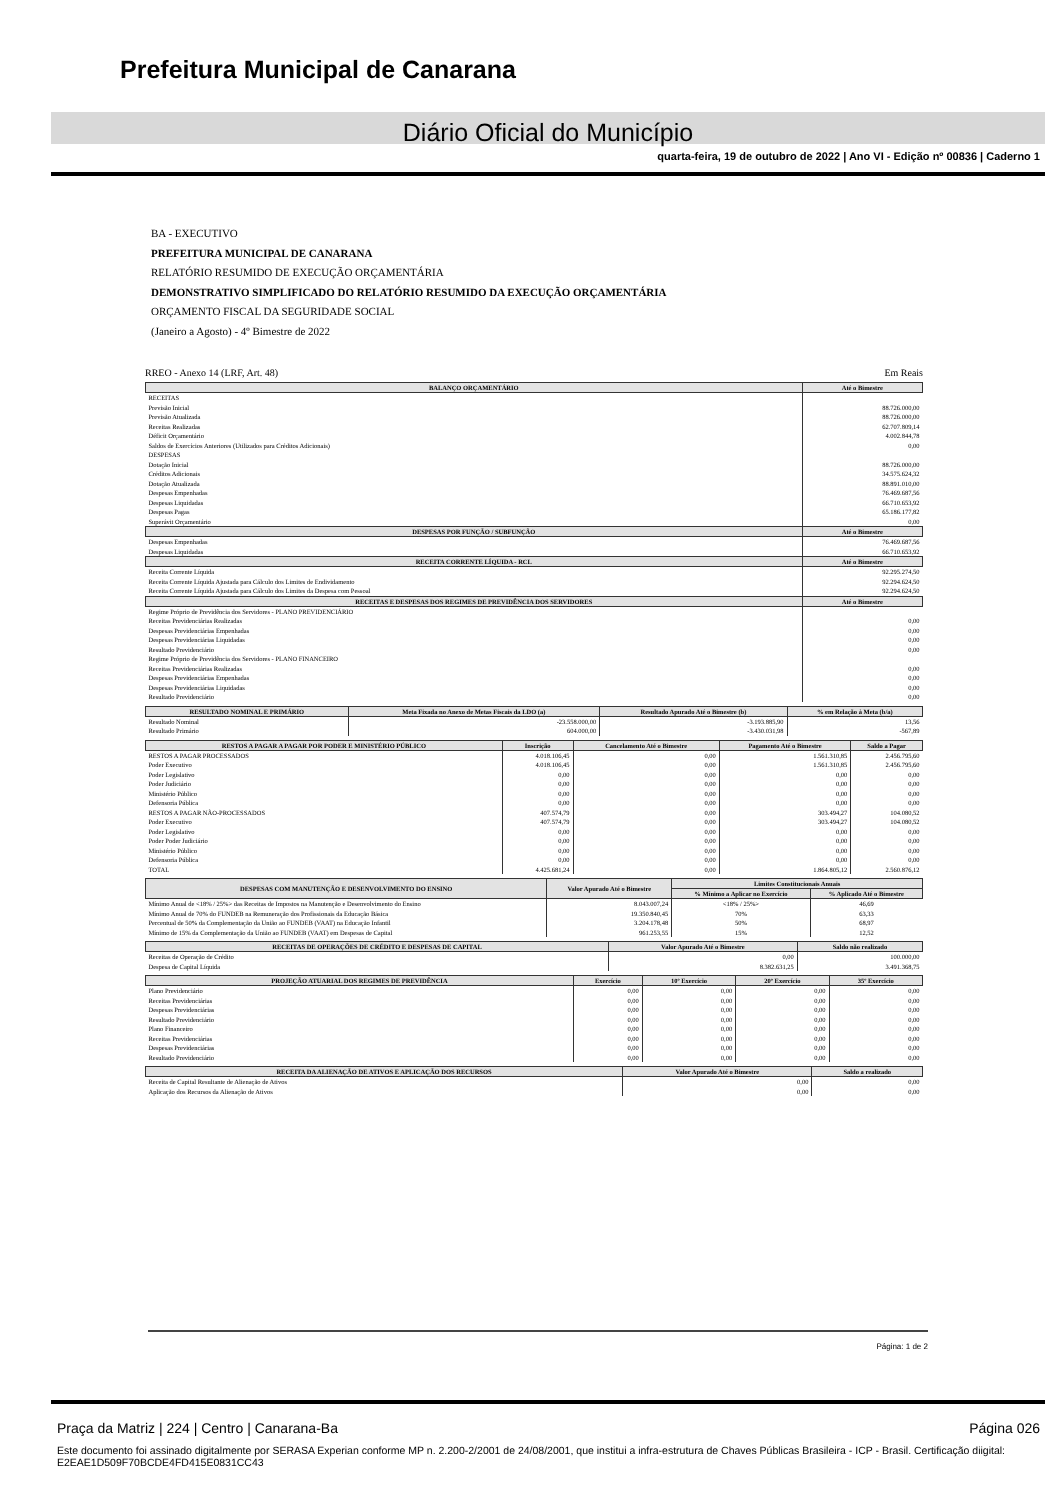Prefeitura Municipal de Canarana
Diário Oficial do Município
quarta-feira, 19 de outubro de 2022 | Ano VI - Edição nº 00836 | Caderno 1
BA - EXECUTIVO
PREFEITURA MUNICIPAL DE CANARANA
RELATÓRIO RESUMIDO DE EXECUÇÃO ORÇAMENTÁRIA
DEMONSTRATIVO SIMPLIFICADO DO RELATÓRIO RESUMIDO DA EXECUÇÃO ORÇAMENTÁRIA
ORÇAMENTO FISCAL DA SEGURIDADE SOCIAL
(Janeiro a Agosto) - 4º Bimestre de 2022
RREO - Anexo 14 (LRF, Art. 48) Em Reais
| BALANÇO ORÇAMENTÁRIO | Até o Bimestre |
| --- | --- |
| RECEITAS | |
| Previsão Inicial | 88.726.000,00 |
| Previsão Atualizada | 88.726.000,00 |
| Receitas Realizadas | 62.707.809,14 |
| Déficit Orçamentário | 4.002.844,78 |
| Saldos de Exercícios Anteriores (Utilizados para Créditos Adicionais) | 0,00 |
| DESPESAS | |
| Dotação Inicial | 88.726.000,00 |
| Créditos Adicionais | 34.575.624,32 |
| Dotação Atualizada | 88.891.010,00 |
| Despesas Empenhadas | 76.469.687,56 |
| Despesas Liquidadas | 66.710.653,92 |
| Despesas Pagas | 65.186.177,82 |
| Superávit Orçamentário | 0,00 |
| DESPESAS POR FUNÇÃO / SUBFUNÇÃO | Até o Bimestre |
| Despesas Empenhadas | 76.469.687,56 |
| Despesas Liquidadas | 66.710.653,92 |
| RECEITA CORRENTE LÍQUIDA - RCL | Até o Bimestre |
| Receita Corrente Líquida | 92.295.274,50 |
| Receita Corrente Líquida Ajustada para Cálculo dos Limites de Endividamento | 92.294.624,50 |
| Receita Corrente Líquida Ajustada para Cálculo dos Limites da Despesa com Pessoal | 92.294.624,50 |
| RECEITAS E DESPESAS DOS REGIMES DE PREVIDÊNCIA DOS SERVIDORES | Até o Bimestre |
| Regime Próprio de Previdência dos Servidores - PLANO PREVIDENCIÁRIO | |
| Receitas Previdenciárias Realizadas | 0,00 |
| Despesas Previdenciárias Empenhadas | 0,00 |
| Despesas Previdenciárias Liquidadas | 0,00 |
| Resultado Previdenciário | 0,00 |
| Regime Próprio de Previdência dos Servidores - PLANO FINANCEIRO | |
| Receitas Previdenciárias Realizadas | 0,00 |
| Despesas Previdenciárias Empenhadas | 0,00 |
| Despesas Previdenciárias Liquidadas | 0,00 |
| Resultado Previdenciário | 0,00 |
| RESULTADO NOMINAL E PRIMÁRIO | Meta Fixada no Anexo de Metas Fiscais da LDO (a) | Resultado Apurado Até o Bimestre (b) | % em Relação à Meta (b/a) |
| --- | --- | --- | --- |
| Resultado Nominal | -23.558.000,00 | -3.193.885,90 | 13,56 |
| Resultado Primário | 604.000,00 | -3.430.031,98 | -567,89 |
| RESTOS A PAGAR A PAGAR POR PODER E MINISTÉRIO PÚBLICO | Inscrição | Cancelamento Até o Bimestre | Pagamento Até o Bimestre | Saldo a Pagar |
| --- | --- | --- | --- | --- |
| RESTOS A PAGAR PROCESSADOS | 4.018.106,45 | 0,00 | 1.561.310,85 | 2.456.795,60 |
| Poder Executivo | 4.018.106,45 | 0,00 | 1.561.310,85 | 2.456.795,60 |
| Poder Legislativo | 0,00 | 0,00 | 0,00 | 0,00 |
| Poder Judiciário | 0,00 | 0,00 | 0,00 | 0,00 |
| Ministério Público | 0,00 | 0,00 | 0,00 | 0,00 |
| Defensoria Pública | 0,00 | 0,00 | 0,00 | 0,00 |
| RESTOS A PAGAR NÃO-PROCESSADOS | 407.574,79 | 0,00 | 303.494,27 | 104.080,52 |
| Poder Executivo | 407.574,79 | 0,00 | 303.494,27 | 104.080,52 |
| Poder Legislativo | 0,00 | 0,00 | 0,00 | 0,00 |
| Poder Poder Judiciário | 0,00 | 0,00 | 0,00 | 0,00 |
| Ministério Público | 0,00 | 0,00 | 0,00 | 0,00 |
| Defensoria Pública | 0,00 | 0,00 | 0,00 | 0,00 |
| TOTAL | 4.425.681,24 | 0,00 | 1.864.805,12 | 2.560.876,12 |
| DESPESAS COM MANUTENÇÃO E DESENVOLVIMENTO DO ENSINO | Valor Apurado Até o Bimestre | Limites Constitucionais Anuais | |
| --- | --- | --- | --- |
| | | % Mínimo a Aplicar no Exercício | % Aplicado Até o Bimestre |
| Mínimo Anual de <18% / 25%> das Receitas de Impostos na Manutenção e Desenvolvimento do Ensino | 8.043.007,24 | <18% / 25%> | 46,69 |
| Mínimo Anual de 70% do FUNDEB na Remuneração dos Profissionais da Educação Básica | 19.350.840,45 | 70% | 63,33 |
| Percentual de 50% da Complementação da União ao FUNDEB (VAAT) na Educação Infantil | 3.204.178,48 | 50% | 68,97 |
| Mínimo de 15% da Complementação da União ao FUNDEB (VAAT) em Despesas de Capital | 961.253,55 | 15% | 12,52 |
| RECEITAS DE OPERAÇÕES DE CRÉDITO E DESPESAS DE CAPITAL | Valor Apurado Até o Bimestre | Saldo não realizado |
| --- | --- | --- |
| Receitas de Operação de Crédito | 0,00 | 100.000,00 |
| Despesa de Capital Líquida | 8.382.631,25 | 3.491.368,75 |
| PROJEÇÃO ATUARIAL DOS REGIMES DE PREVIDÊNCIA | Exercício | 10º Exercício | 20º Exercício | 35º Exercício |
| --- | --- | --- | --- | --- |
| Plano Previdenciário | 0,00 | 0,00 | 0,00 | 0,00 |
| Receitas Previdenciárias | 0,00 | 0,00 | 0,00 | 0,00 |
| Despesas Previdenciárias | 0,00 | 0,00 | 0,00 | 0,00 |
| Resultado Previdenciário | 0,00 | 0,00 | 0,00 | 0,00 |
| Plano Financeiro | 0,00 | 0,00 | 0,00 | 0,00 |
| Receitas Previdenciárias | 0,00 | 0,00 | 0,00 | 0,00 |
| Despesas Previdenciárias | 0,00 | 0,00 | 0,00 | 0,00 |
| Resultado Previdenciário | 0,00 | 0,00 | 0,00 | 0,00 |
| RECEITA DA ALIENAÇÃO DE ATIVOS E APLICAÇÃO DOS RECURSOS | Valor Apurado Até o Bimestre | Saldo a realizado |
| --- | --- | --- |
| Receita de Capital Resultante de Alienação de Ativos | 0,00 | 0,00 |
| Aplicação dos Recursos da Alienação de Ativos | 0,00 | 0,00 |
Página: 1 de 2
Praça da Matriz | 224 | Centro | Canarana-Ba Página 026
Este documento foi assinado digitalmente por SERASA Experian conforme MP n. 2.200-2/2001 de 24/08/2001, que institui a infra-estrutura de Chaves Públicas Brasileira - ICP - Brasil. Certificação diigital: E2EAE1D509F70BCDE4FD415E0831CC43